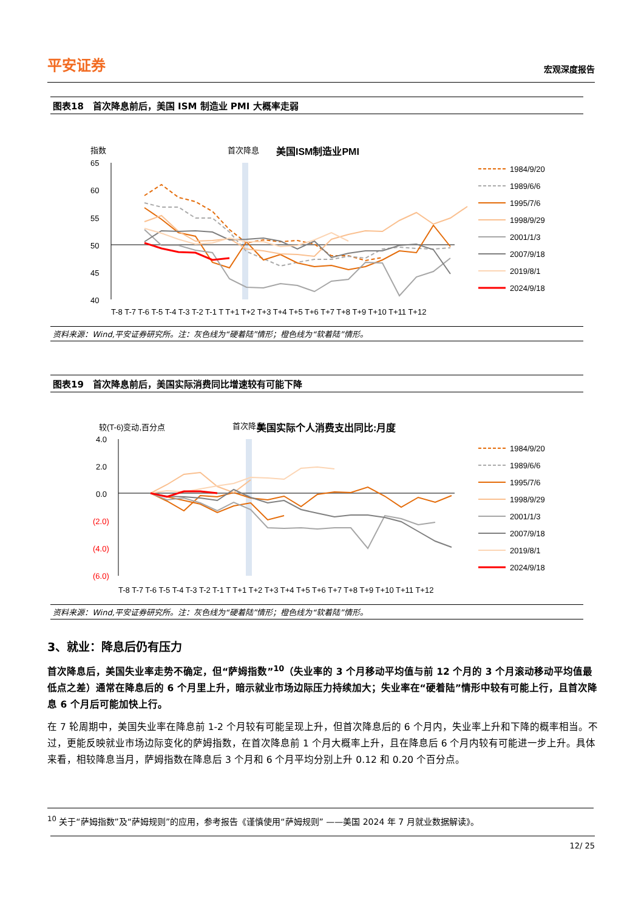平安证券 宏观深度报告
图表18　首次降息前后，美国 ISM 制造业 PMI 大概率走弱
指数
首次降息
美国ISM制造业PMI
65
60
55
50
45
40
1984/9/20
1989/6/6
1995/7/6
1998/9/29
2001/1/3
2007/9/18
2019/8/1
2024/9/18
T-8 T-7 T-6 T-5 T-4 T-3 T-2 T-1 T T+1 T+2 T+3 T+4 T+5 T+6 T+7 T+8 T+9 T+10 T+11 T+12
资料来源：Wind,平安证券研究所。注：灰色线为“硬着陆”情形；橙色线为“软着陆”情形。
图表19　首次降息前后，美国实际消费同比增速较有可能下降
较(T-6)变动,百分点
首次降息
美国实际个人消费支出同比:月度
4.0
2.0
0.0
(2.0)
(4.0)
(6.0)
1984/9/20
1989/6/6
1995/7/6
1998/9/29
2001/1/3
2007/9/18
2019/8/1
2024/9/18
T-8 T-7 T-6 T-5 T-4 T-3 T-2 T-1 T T+1 T+2 T+3 T+4 T+5 T+6 T+7 T+8 T+9 T+10 T+11 T+12
资料来源：Wind,平安证券研究所。注：灰色线为“硬着陆”情形；橙色线为“软着陆”情形。
3、就业：降息后仍有压力
首次降息后，美国失业率走势不确定，但“萨姆指数”<sup>10</sup>（失业率的 3 个月移动平均值与前 12 个月的 3 个月滚动移动平均值最低点之差）通常在降息后的 6 个月里上升，暗示就业市场边际压力持续加大；失业率在“硬着陆”情形中较有可能上行，且首次降息 6 个月后可能加快上行。
在 7 轮周期中，美国失业率在降息前 1-2 个月较有可能呈现上升，但首次降息后的 6 个月内，失业率上升和下降的概率相当。不过，更能反映就业市场边际变化的萨姆指数，在首次降息前 1 个月大概率上升，且在降息后 6 个月内较有可能进一步上升。具体来看，相较降息当月，萨姆指数在降息后 3 个月和 6 个月平均分别上升 0.12 和 0.20 个百分点。
<sup>10</sup> 关于“萨姆指数”及“萨姆规则”的应用，参考报告《谨慎使用“萨姆规则” ——美国 2024 年 7 月就业数据解读》。
12/ 25